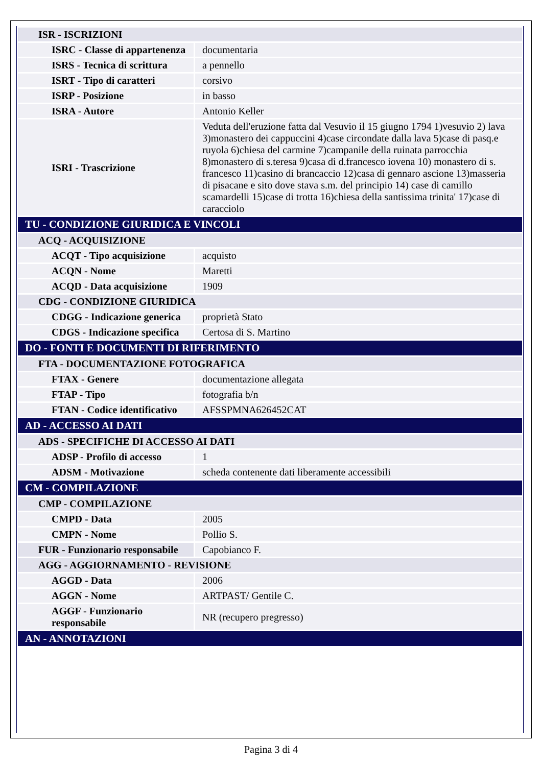| ISR - ISCRIZIONI | |
| ISRC - Classe di appartenenza | documentaria |
| ISRS - Tecnica di scrittura | a pennello |
| ISRT - Tipo di caratteri | corsivo |
| ISRP - Posizione | in basso |
| ISRA - Autore | Antonio Keller |
| ISRI - Trascrizione | Veduta dell'eruzione fatta dal Vesuvio il 15 giugno 1794 1)vesuvio 2) lava 3)monastero dei cappuccini 4)case circondate dalla lava 5)case di pasq.e ruyola 6)chiesa del carmine 7)campanile della ruinata parrocchia 8)monastero di s.teresa 9)casa di d.francesco iovena 10) monastero di s. francesco 11)casino di brancaccio 12)casa di gennaro ascione 13)masseria di pisacane e sito dove stava s.m. del principio 14) case di camillo scamardelli 15)case di trotta 16)chiesa della santissima trinita' 17)case di caracciolo |
| TU - CONDIZIONE GIURIDICA E VINCOLI | |
| ACQ - ACQUISIZIONE | |
| ACQT - Tipo acquisizione | acquisto |
| ACQN - Nome | Maretti |
| ACQD - Data acquisizione | 1909 |
| CDG - CONDIZIONE GIURIDICA | |
| CDGG - Indicazione generica | proprietà Stato |
| CDGS - Indicazione specifica | Certosa di S. Martino |
| DO - FONTI E DOCUMENTI DI RIFERIMENTO | |
| FTA - DOCUMENTAZIONE FOTOGRAFICA | |
| FTAX - Genere | documentazione allegata |
| FTAP - Tipo | fotografia b/n |
| FTAN - Codice identificativo | AFSSPMNA626452CAT |
| AD - ACCESSO AI DATI | |
| ADS - SPECIFICHE DI ACCESSO AI DATI | |
| ADSP - Profilo di accesso | 1 |
| ADSM - Motivazione | scheda contenente dati liberamente accessibili |
| CM - COMPILAZIONE | |
| CMP - COMPILAZIONE | |
| CMPD - Data | 2005 |
| CMPN - Nome | Pollio S. |
| FUR - Funzionario responsabile | Capobianco F. |
| AGG - AGGIORNAMENTO - REVISIONE | |
| AGGD - Data | 2006 |
| AGGN - Nome | ARTPAST/ Gentile C. |
| AGGF - Funzionario responsabile | NR (recupero pregresso) |
| AN - ANNOTAZIONI | |
Pagina 3 di 4